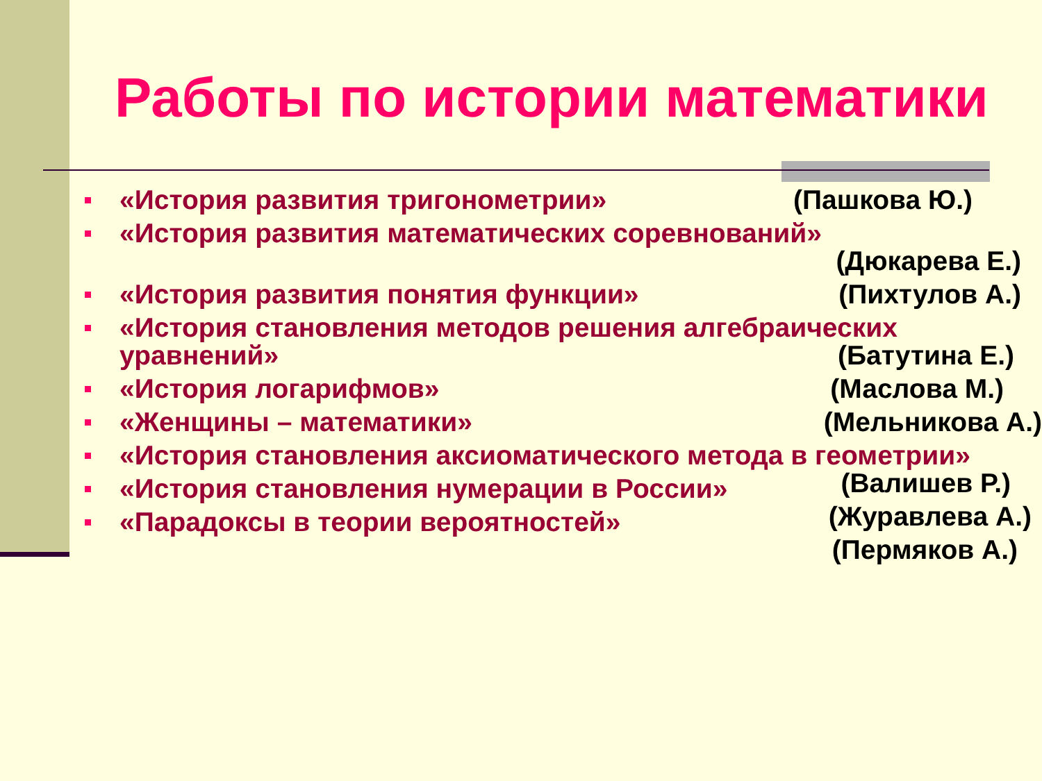Работы по истории математики
«История развития тригонометрии» (Пашкова Ю.)
«История развития математических соревнований»
(Дюкарева Е.)
«История развития понятия функции» (Пихтулов А.)
«История становления методов решения алгебраических уравнений» (Батутина Е.)
«История логарифмов» (Маслова М.)
«Женщины – математики» (Мельникова А.)
«История становления аксиоматического метода в геометрии» (Валишев Р.)
«История становления нумерации в России» (Журавлева А.)
«Парадоксы в теории вероятностей» (Пермяков А.)